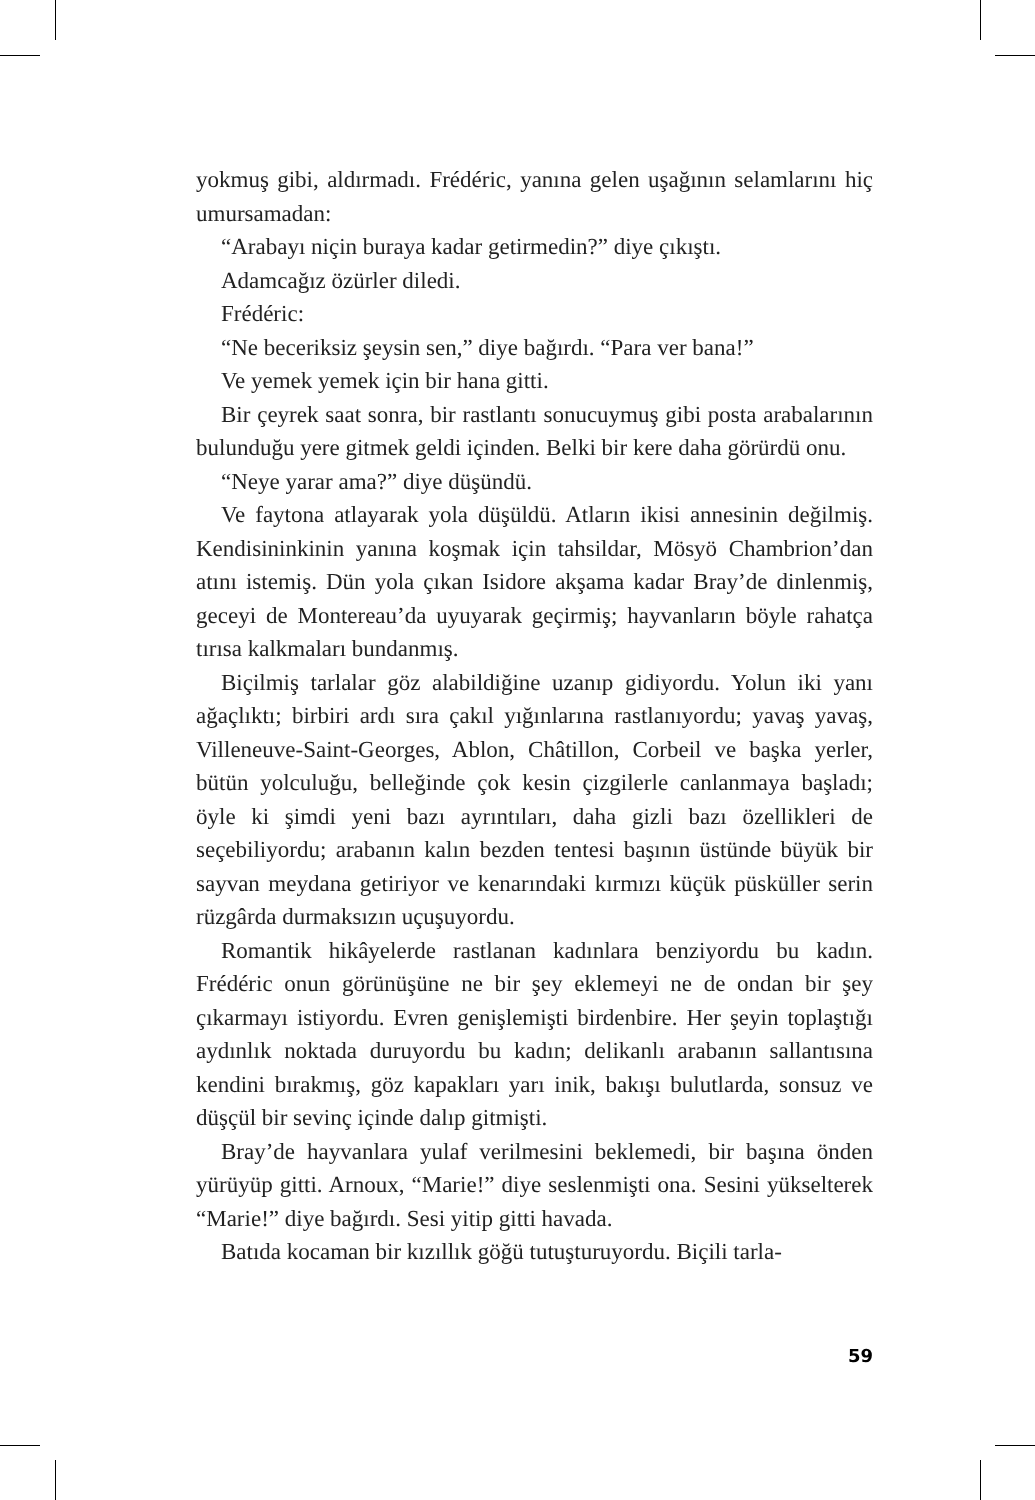yokmuş gibi, aldırmadı. Frédéric, yanına gelen uşağının selamlarını hiç umursamadan:
“Arabayı niçin buraya kadar getirmedin?” diye çıkıştı.
Adamcağız özürler diledi.
Frédéric:
“Ne beceriksiz şeysin sen,” diye bağırdı. “Para ver bana!”
Ve yemek yemek için bir hana gitti.
Bir çeyrek saat sonra, bir rastlantı sonucuymuş gibi posta arabalarının bulunduğu yere gitmek geldi içinden. Belki bir kere daha görürdü onu.
“Neye yarar ama?” diye düşündü.
Ve faytona atlayarak yola düşüldü. Atların ikisi annesinin değilmiş. Kendisininkinin yanına koşmak için tahsildar, Mösyö Chambrion’dan atını istemiş. Dün yola çıkan Isidore akşama kadar Bray’de dinlenmiş, geceyi de Montereau’da uyuyarak geçirmiş; hayvanların böyle rahatça tırısa kalkmaları bundanmış.
Biçilmiş tarlalar göz alabildiğine uzanıp gidiyordu. Yolun iki yanı ağaçlıktı; birbiri ardı sıra çakıl yığınlarına rastlanıyordu; yavaş yavaş, Villeneuve-Saint-Georges, Ablon, Châtillon, Corbeil ve başka yerler, bütün yolculuğu, belleğinde çok kesin çizgilerle canlanmaya başladı; öyle ki şimdi yeni bazı ayrıntıları, daha gizli bazı özellikleri de seçebiliyordu; arabanın kalın bezden tentesi başının üstünde büyük bir sayvan meydana getiriyor ve kenarındaki kırmızı küçük püsküller serin rüzgârda durmaksızın uçuşuyordu.
Romantik hikâyelerde rastlanan kadınlara benziyordu bu kadın. Frédéric onun görünüşüne ne bir şey eklemeyi ne de ondan bir şey çıkarmayı istiyordu. Evren genişlemişti birdenbire. Her şeyin toplaştığı aydınlık noktada duruyordu bu kadın; delikanlı arabanın sallantısına kendini bırakmış, göz kapakları yarı inik, bakışı bulutlarda, sonsuz ve düşçül bir sevinç içinde dalıp gitmişti.
Bray’de hayvanlara yulaf verilmesini beklemedi, bir başına önden yürüyüp gitti. Arnoux, “Marie!” diye seslenmişti ona. Sesini yükselterek “Marie!” diye bağırdı. Sesi yitip gitti havada.
Batıda kocaman bir kızıllık göğü tutuşturuyordu. Biçili tarla-
59